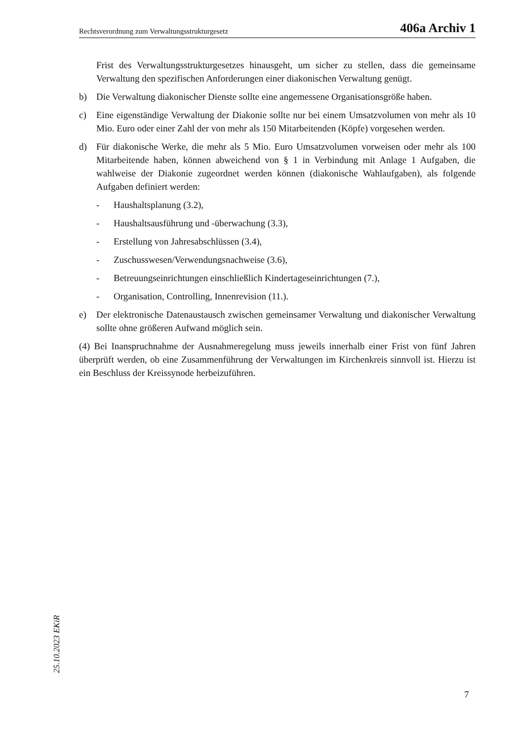Rechtsverordnung zum Verwaltungsstrukturgesetz 406a Archiv 1
Frist des Verwaltungsstrukturgesetzes hinausgeht, um sicher zu stellen, dass die gemeinsame Verwaltung den spezifischen Anforderungen einer diakonischen Verwaltung genügt.
b) Die Verwaltung diakonischer Dienste sollte eine angemessene Organisationsgröße haben.
c) Eine eigenständige Verwaltung der Diakonie sollte nur bei einem Umsatzvolumen von mehr als 10 Mio. Euro oder einer Zahl der von mehr als 150 Mitarbeitenden (Köpfe) vorgesehen werden.
d) Für diakonische Werke, die mehr als 5 Mio. Euro Umsatzvolumen vorweisen oder mehr als 100 Mitarbeitende haben, können abweichend von § 1 in Verbindung mit Anlage 1 Aufgaben, die wahlweise der Diakonie zugeordnet werden können (diakonische Wahlaufgaben), als folgende Aufgaben definiert werden:
- Haushaltsplanung (3.2),
- Haushaltsausführung und -überwachung (3.3),
- Erstellung von Jahresabschlüssen (3.4),
- Zuschusswesen/Verwendungsnachweise (3.6),
- Betreuungseinrichtungen einschließlich Kindertageseinrichtungen (7.),
- Organisation, Controlling, Innenrevision (11.).
e) Der elektronische Datenaustausch zwischen gemeinsamer Verwaltung und diakonischer Verwaltung sollte ohne größeren Aufwand möglich sein.
(4) Bei Inanspruchnahme der Ausnahmeregelung muss jeweils innerhalb einer Frist von fünf Jahren überprüft werden, ob eine Zusammenführung der Verwaltungen im Kirchenkreis sinnvoll ist. Hierzu ist ein Beschluss der Kreissynode herbeizuführen.
25.10.2023 EKiR
7